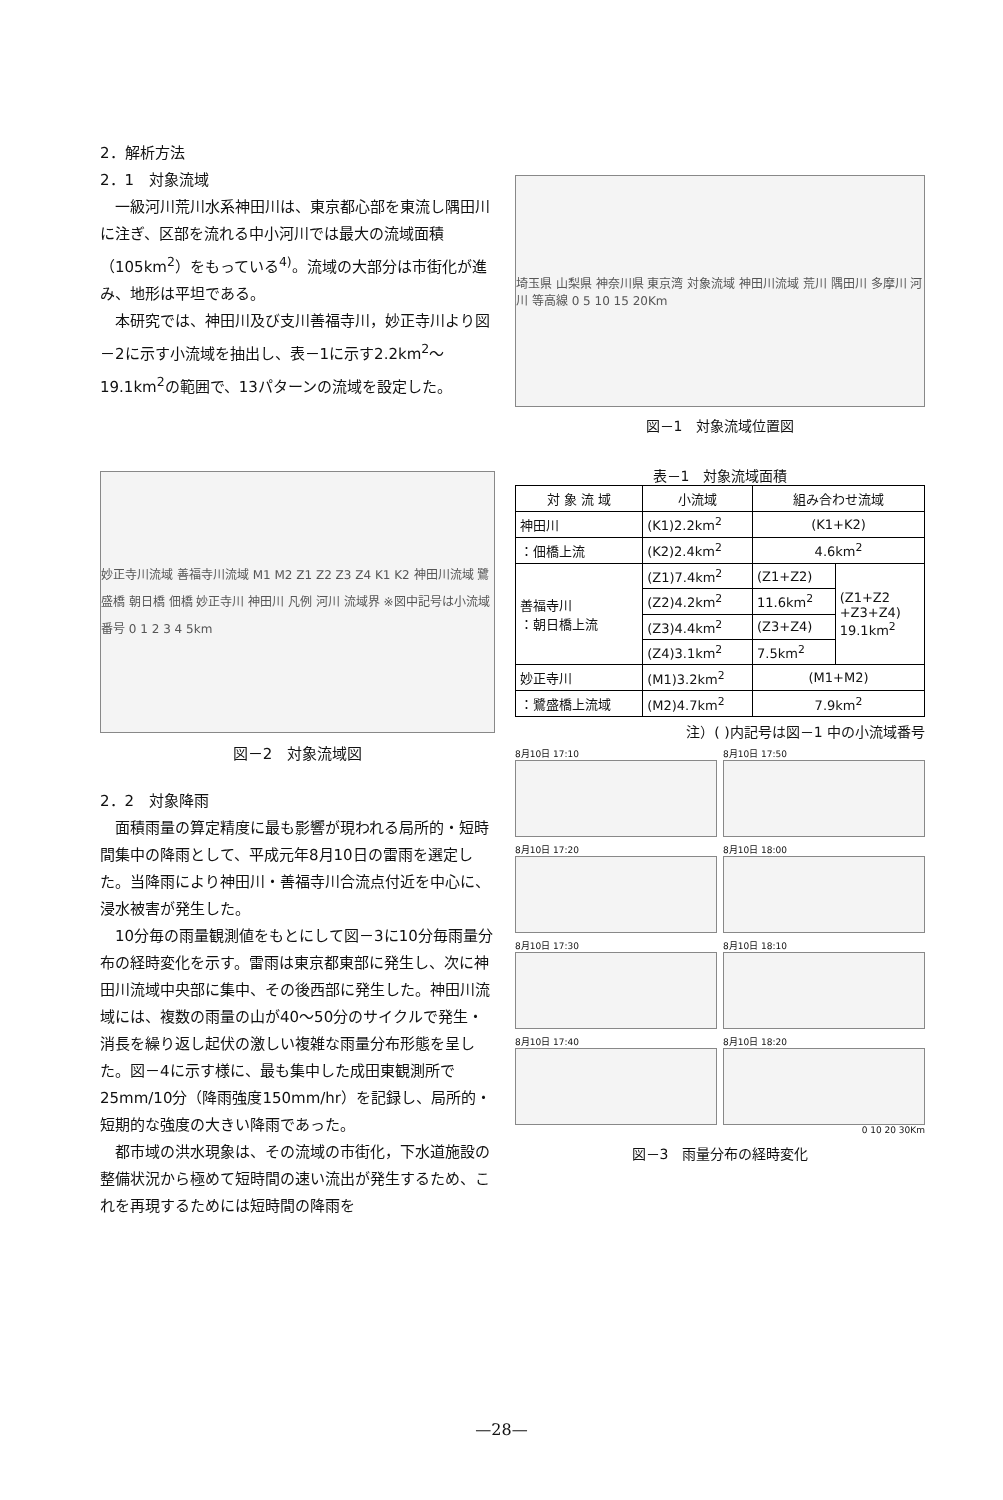2．解析方法
2．1　対象流域
一級河川荒川水系神田川は、東京都心部を東流し隅田川に注ぎ、区部を流れる中小河川では最大の流域面積（105km<sup>2</sup>）をもっている<sup>4)</sup>。流域の大部分は市街化が進み、地形は平坦である。
本研究では、神田川及び支川善福寺川，妙正寺川より図－2に示す小流域を抽出し、表－1に示す2.2km<sup>2</sup>～19.1km<sup>2</sup>の範囲で、13パターンの流域を設定した。
妙正寺川流域 善福寺川流域 M1 M2 Z1 Z2 Z3 Z4 K1 K2 神田川流域 鷺盛橋 朝日橋 佃橋 妙正寺川 神田川 凡例 河川 流域界 ※図中記号は小流域番号 0 1 2 3 4 5km
図－2　対象流域図
2．2　対象降雨
面積雨量の算定精度に最も影響が現われる局所的・短時間集中の降雨として、平成元年8月10日の雷雨を選定した。当降雨により神田川・善福寺川合流点付近を中心に、浸水被害が発生した。
10分毎の雨量観測値をもとにして図－3に10分毎雨量分布の経時変化を示す。雷雨は東京都東部に発生し、次に神田川流域中央部に集中、その後西部に発生した。神田川流域には、複数の雨量の山が40～50分のサイクルで発生・消長を繰り返し起伏の激しい複雑な雨量分布形態を呈した。図－4に示す様に、最も集中した成田東観測所で25mm/10分（降雨強度150mm/hr）を記録し、局所的・短期的な強度の大きい降雨であった。
都市域の洪水現象は、その流域の市街化，下水道施設の整備状況から極めて短時間の速い流出が発生するため、これを再現するためには短時間の降雨を
埼玉県 山梨県 神奈川県 東京湾 対象流域 神田川流域 荒川 隅田川 多摩川 河川 等高線 0 5 10 15 20Km
図－1　対象流域位置図
表－1　対象流域面積
| 対 象 流 域 | 小流域 | 組み合わせ流域 | |
| --- | --- | --- | --- |
| 神田川 | (K1)2.2km<sup>2</sup> | (K1+K2) | |
| ：佃橋上流 | (K2)2.4km<sup>2</sup> | 4.6km<sup>2</sup> | |
| 善福寺川 ：朝日橋上流 | (Z1)7.4km<sup>2</sup> | (Z1+Z2) | (Z1+Z2 +Z3+Z4) 19.1km<sup>2</sup> |
| | (Z2)4.2km<sup>2</sup> | 11.6km<sup>2</sup> | |
| | (Z3)4.4km<sup>2</sup> | (Z3+Z4) | |
| | (Z4)3.1km<sup>2</sup> | 7.5km<sup>2</sup> | |
| 妙正寺川 | (M1)3.2km<sup>2</sup> | (M1+M2) | |
| ：鷺盛橋上流域 | (M2)4.7km<sup>2</sup> | 7.9km<sup>2</sup> | |
注）( )内記号は図－1 中の小流域番号
8月10日 17:10
8月10日 17:50
8月10日 17:20
8月10日 18:00
8月10日 17:30
8月10日 18:10
8月10日 17:40
8月10日 18:20
0 10 20 30Km
図－3　雨量分布の経時変化
—28—